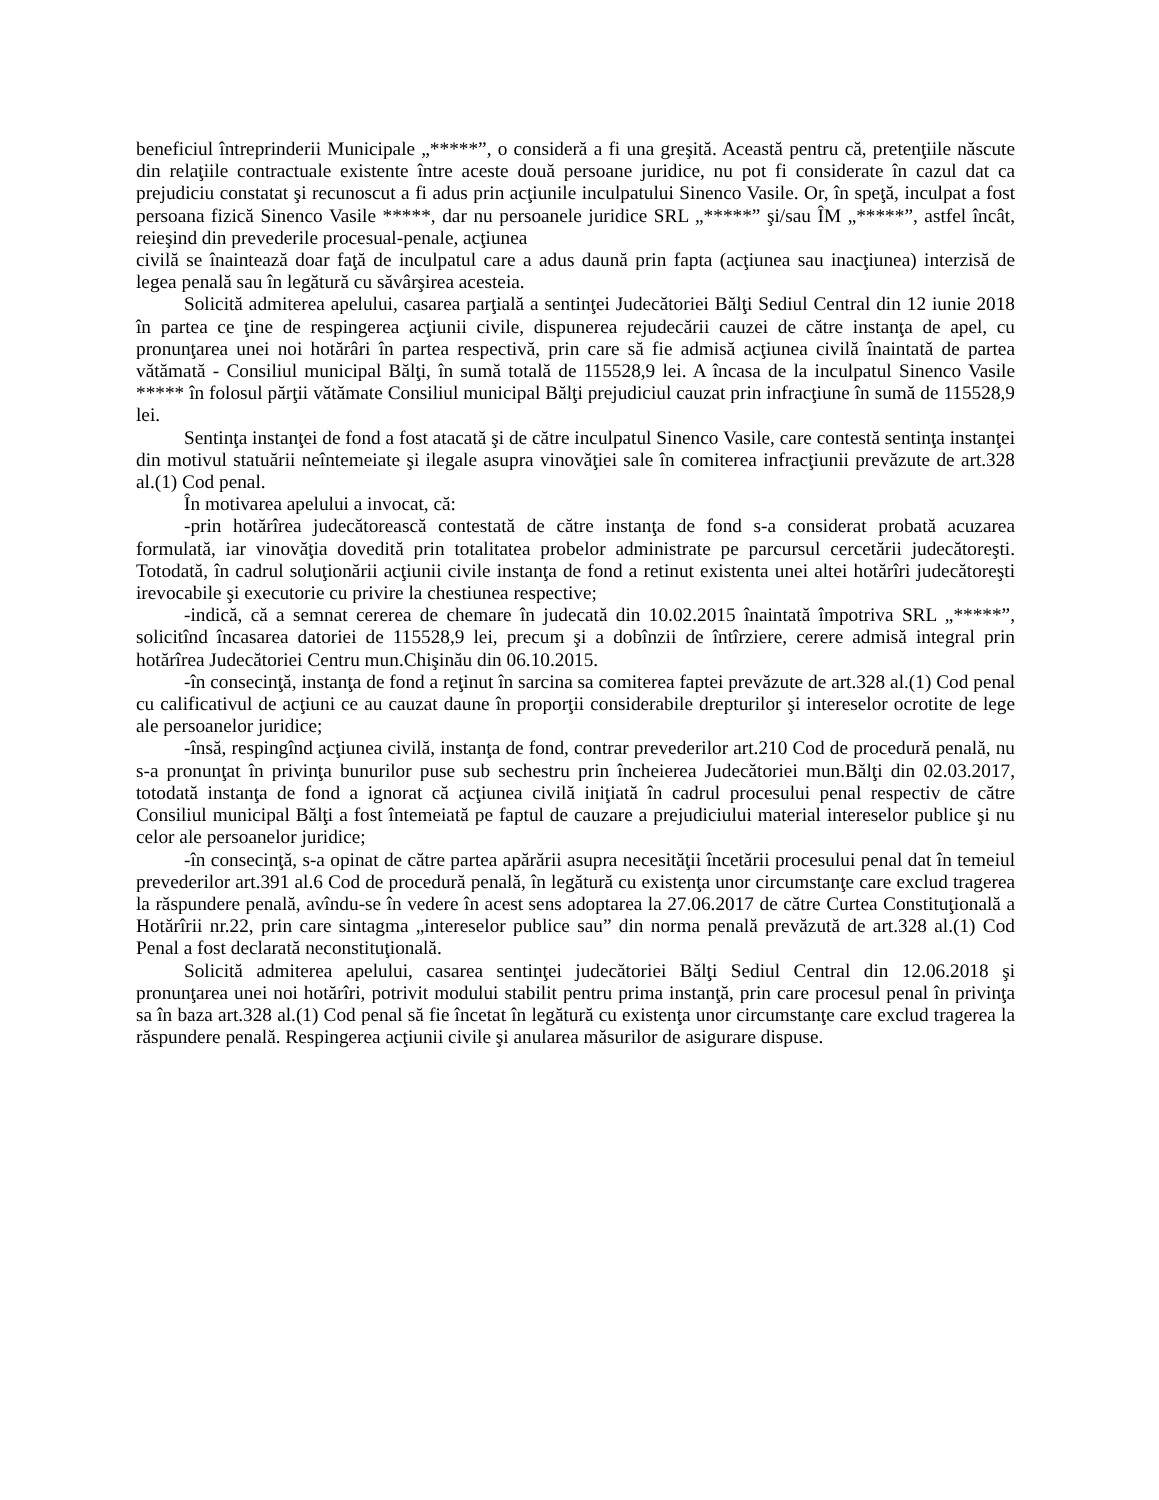beneficiul întreprinderii Municipale „*****”, o consideră a fi una greşită. Această pentru că, pretenţiile născute din relaţiile contractuale existente între aceste două persoane juridice, nu pot fi considerate în cazul dat ca prejudiciu constatat şi recunoscut a fi adus prin acţiunile inculpatului Sinenco Vasile. Or, în speţă, inculpat a fost persoana fizică Sinenco Vasile *****, dar nu persoanele juridice SRL „*****” şi/sau ÎM „*****”, astfel încât, reieşind din prevederile procesual-penale, acţiunea
civilă se înaintează doar faţă de inculpatul care a adus daună prin fapta (acţiunea sau inacţiunea) interzisă de legea penală sau în legătură cu săvârşirea acesteia.
Solicită admiterea apelului, casarea parţială a sentinţei Judecătoriei Bălţi Sediul Central din 12 iunie 2018 în partea ce ţine de respingerea acţiunii civile, dispunerea rejudecării cauzei de către instanţa de apel, cu pronunţarea unei noi hotărâri în partea respectivă, prin care să fie admisă acţiunea civilă înaintată de partea vătămată - Consiliul municipal Bălţi, în sumă totală de 115528,9 lei. A încasa de la inculpatul Sinenco Vasile ***** în folosul părţii vătămate Consiliul municipal Bălţi prejudiciul cauzat prin infracţiune în sumă de 115528,9 lei.
Sentinţa instanţei de fond a fost atacată şi de către inculpatul Sinenco Vasile, care contestă sentinţa instanţei din motivul statuării neîntemeiate şi ilegale asupra vinovăţiei sale în comiterea infracţiunii prevăzute de art.328 al.(1) Cod penal.
În motivarea apelului a invocat, că:
-prin hotărîrea judecătorească contestată de către instanţa de fond s-a considerat probată acuzarea formulată, iar vinovăţia dovedită prin totalitatea probelor administrate pe parcursul cercetării judecătoreşti. Totodată, în cadrul soluţionării acţiunii civile instanţa de fond a retinut existenta unei altei hotărîri judecătoreşti irevocabile şi executorie cu privire la chestiunea respective;
-indică, că a semnat cererea de chemare în judecată din 10.02.2015 înaintată împotriva SRL „*****”, solicitînd încasarea datoriei de 115528,9 lei, precum şi a dobînzii de întîrziere, cerere admisă integral prin hotărîrea Judecătoriei Centru mun.Chişinău din 06.10.2015.
-în consecinţă, instanţa de fond a reţinut în sarcina sa comiterea faptei prevăzute de art.328 al.(1) Cod penal cu calificativul de acţiuni ce au cauzat daune în proporţii considerabile drepturilor şi intereselor ocrotite de lege ale persoanelor juridice;
-însă, respingînd acţiunea civilă, instanţa de fond, contrar prevederilor art.210 Cod de procedură penală, nu s-a pronunţat în privinţa bunurilor puse sub sechestru prin încheierea Judecătoriei mun.Bălţi din 02.03.2017, totodată instanţa de fond a ignorat că acţiunea civilă iniţiată în cadrul procesului penal respectiv de către Consiliul municipal Bălţi a fost întemeiată pe faptul de cauzare a prejudiciului material intereselor publice şi nu celor ale persoanelor juridice;
-în consecinţă, s-a opinat de către partea apărării asupra necesităţii încetării procesului penal dat în temeiul prevederilor art.391 al.6 Cod de procedură penală, în legătură cu existenţa unor circumstanţe care exclud tragerea la răspundere penală, avîndu-se în vedere în acest sens adoptarea la 27.06.2017 de către Curtea Constituţională a Hotărîrii nr.22, prin care sintagma „intereselor publice sau” din norma penală prevăzută de art.328 al.(1) Cod Penal a fost declarată neconstituţională.
Solicită admiterea apelului, casarea sentinţei judecătoriei Bălţi Sediul Central din 12.06.2018 şi pronunţarea unei noi hotărîri, potrivit modului stabilit pentru prima instanţă, prin care procesul penal în privinţa sa în baza art.328 al.(1) Cod penal să fie încetat în legătură cu existenţa unor circumstanţe care exclud tragerea la răspundere penală. Respingerea acţiunii civile şi anularea măsurilor de asigurare dispuse.